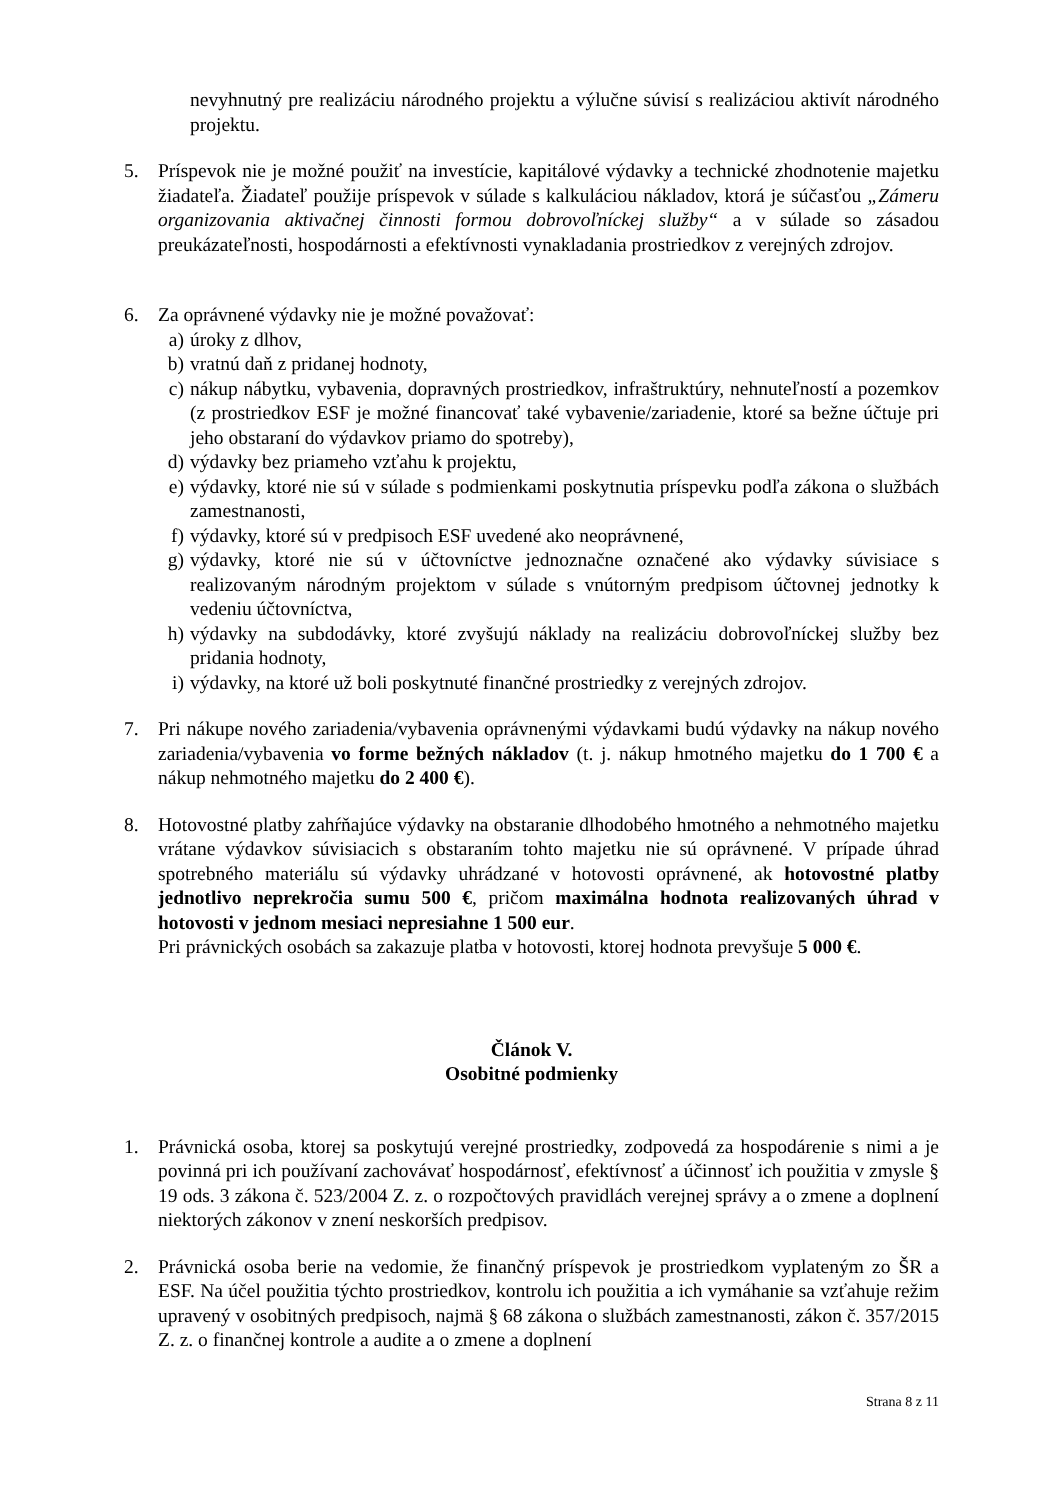nevyhnutný pre realizáciu národného projektu a výlučne súvisí s realizáciou aktivít národného projektu.
5. Príspevok nie je možné použiť na investície, kapitálové výdavky a technické zhodnotenie majetku žiadateľa. Žiadateľ použije príspevok v súlade s kalkuláciou nákladov, ktorá je súčasťou „Zámeru organizovania aktivačnej činnosti formou dobrovoľníckej služby“ a v súlade so zásadou preukázateľnosti, hospodárnosti a efektívnosti vynakladania prostriedkov z verejných zdrojov.
6. Za oprávnené výdavky nie je možné považovať:
a) úroky z dlhov,
b) vratnú daň z pridanej hodnoty,
c) nákup nábytku, vybavenia, dopravných prostriedkov, infraštruktúry, nehnuteľností a pozemkov (z prostriedkov ESF je možné financovať také vybavenie/zariadenie, ktoré sa bežne účtuje pri jeho obstaraní do výdavkov priamo do spotreby),
d) výdavky bez priameho vzťahu k projektu,
e) výdavky, ktoré nie sú v súlade s podmienkami poskytnutia príspevku podľa zákona o službách zamestnanosti,
f) výdavky, ktoré sú v predpisoch ESF uvedené ako neoprávnené,
g) výdavky, ktoré nie sú v účtovníctve jednoznačne označené ako výdavky súvisiace s realizovaným národným projektom v súlade s vnútorným predpisom účtovnej jednotky k vedeniu účtovníctva,
h) výdavky na subdodávky, ktoré zvyšujú náklady na realizáciu dobrovoľníckej služby bez pridania hodnoty,
i) výdavky, na ktoré už boli poskytnuté finančné prostriedky z verejných zdrojov.
7. Pri nákupe nového zariadenia/vybavenia oprávnenými výdavkami budú výdavky na nákup nového zariadenia/vybavenia vo forme bežných nákladov (t. j. nákup hmotného majetku do 1 700 € a nákup nehmotného majetku do 2 400 €).
8. Hotovostné platby zahŕňajúce výdavky na obstaranie dlhodobého hmotného a nehmotného majetku vrátane výdavkov súvisiacich s obstaraním tohto majetku nie sú oprávnené. V prípade úhrad spotrebného materiálu sú výdavky uhrádzané v hotovosti oprávnené, ak hotovostné platby jednotlivo neprekročia sumu 500 €, pričom maximálna hodnota realizovaných úhrad v hotovosti v jednom mesiaci nepresiahne 1 500 eur.
Pri právnických osobách sa zakazuje platba v hotovosti, ktorej hodnota prevyšuje 5 000 €.
Článok V.
Osobitné podmienky
1. Právnická osoba, ktorej sa poskytujú verejné prostriedky, zodpovedá za hospodárenie s nimi a je povinná pri ich používaní zachovávať hospodárnosť, efektívnosť a účinnosť ich použitia v zmysle § 19 ods. 3 zákona č. 523/2004 Z. z. o rozpočtových pravidlách verejnej správy a o zmene a doplnení niektorých zákonov v znení neskorších predpisov.
2. Právnická osoba berie na vedomie, že finančný príspevok je prostriedkom vyplateným zo ŠR a ESF. Na účel použitia týchto prostriedkov, kontrolu ich použitia a ich vymáhanie sa vzťahuje režim upravený v osobitných predpisoch, najmä § 68 zákona o službách zamestnanosti, zákon č. 357/2015 Z. z. o finančnej kontrole a audite a o zmene a doplnení
Strana 8 z 11